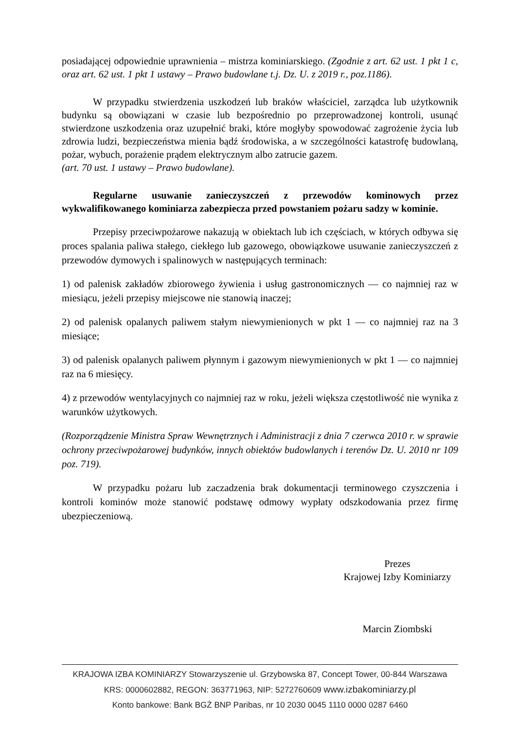posiadającej odpowiednie uprawnienia – mistrza kominiarskiego. (Zgodnie z art. 62 ust. 1 pkt 1 c, oraz art. 62 ust. 1 pkt 1 ustawy – Prawo budowlane t.j. Dz. U. z 2019 r., poz.1186).
W przypadku stwierdzenia uszkodzeń lub braków właściciel, zarządca lub użytkownik budynku są obowiązani w czasie lub bezpośrednio po przeprowadzonej kontroli, usunąć stwierdzone uszkodzenia oraz uzupełnić braki, które mogłyby spowodować zagrożenie życia lub zdrowia ludzi, bezpieczeństwa mienia bądź środowiska, a w szczególności katastrofę budowlaną, pożar, wybuch, porażenie prądem elektrycznym albo zatrucie gazem.
(art. 70 ust. 1 ustawy – Prawo budowlane).
Regularne usuwanie zanieczyszczeń z przewodów kominowych przez wykwalifikowanego kominiarza zabezpiecza przed powstaniem pożaru sadzy w kominie.
Przepisy przeciwpożarowe nakazują w obiektach lub ich częściach, w których odbywa się proces spalania paliwa stałego, ciekłego lub gazowego, obowiązkowe usuwanie zanieczyszczeń z przewodów dymowych i spalinowych w następujących terminach:
1) od palenisk zakładów zbiorowego żywienia i usług gastronomicznych — co najmniej raz w miesiącu, jeżeli przepisy miejscowe nie stanowią inaczej;
2) od palenisk opalanych paliwem stałym niewymienionych w pkt 1 — co najmniej raz na 3 miesiące;
3) od palenisk opalanych paliwem płynnym i gazowym niewymienionych w pkt 1 — co najmniej raz na 6 miesięcy.
4) z przewodów wentylacyjnych co najmniej raz w roku, jeżeli większa częstotliwość nie wynika z warunków użytkowych.
(Rozporządzenie Ministra Spraw Wewnętrznych i Administracji z dnia 7 czerwca 2010 r. w sprawie ochrony przeciwpożarowej budynków, innych obiektów budowlanych i terenów Dz. U. 2010 nr 109 poz. 719).
W przypadku pożaru lub zaczadzenia brak dokumentacji terminowego czyszczenia i kontroli kominów może stanowić podstawę odmowy wypłaty odszkodowania przez firmę ubezpieczeniową.
Prezes
Krajowej Izby Kominiarzy
Marcin Ziombski
KRAJOWA IZBA KOMINIARZY Stowarzyszenie ul. Grzybowska 87, Concept Tower, 00-844 Warszawa
KRS: 0000602882, REGON: 363771963, NIP: 5272760609 www.izbakominiarzy.pl
Konto bankowe: Bank BGŻ BNP Paribas, nr 10 2030 0045 1110 0000 0287 6460